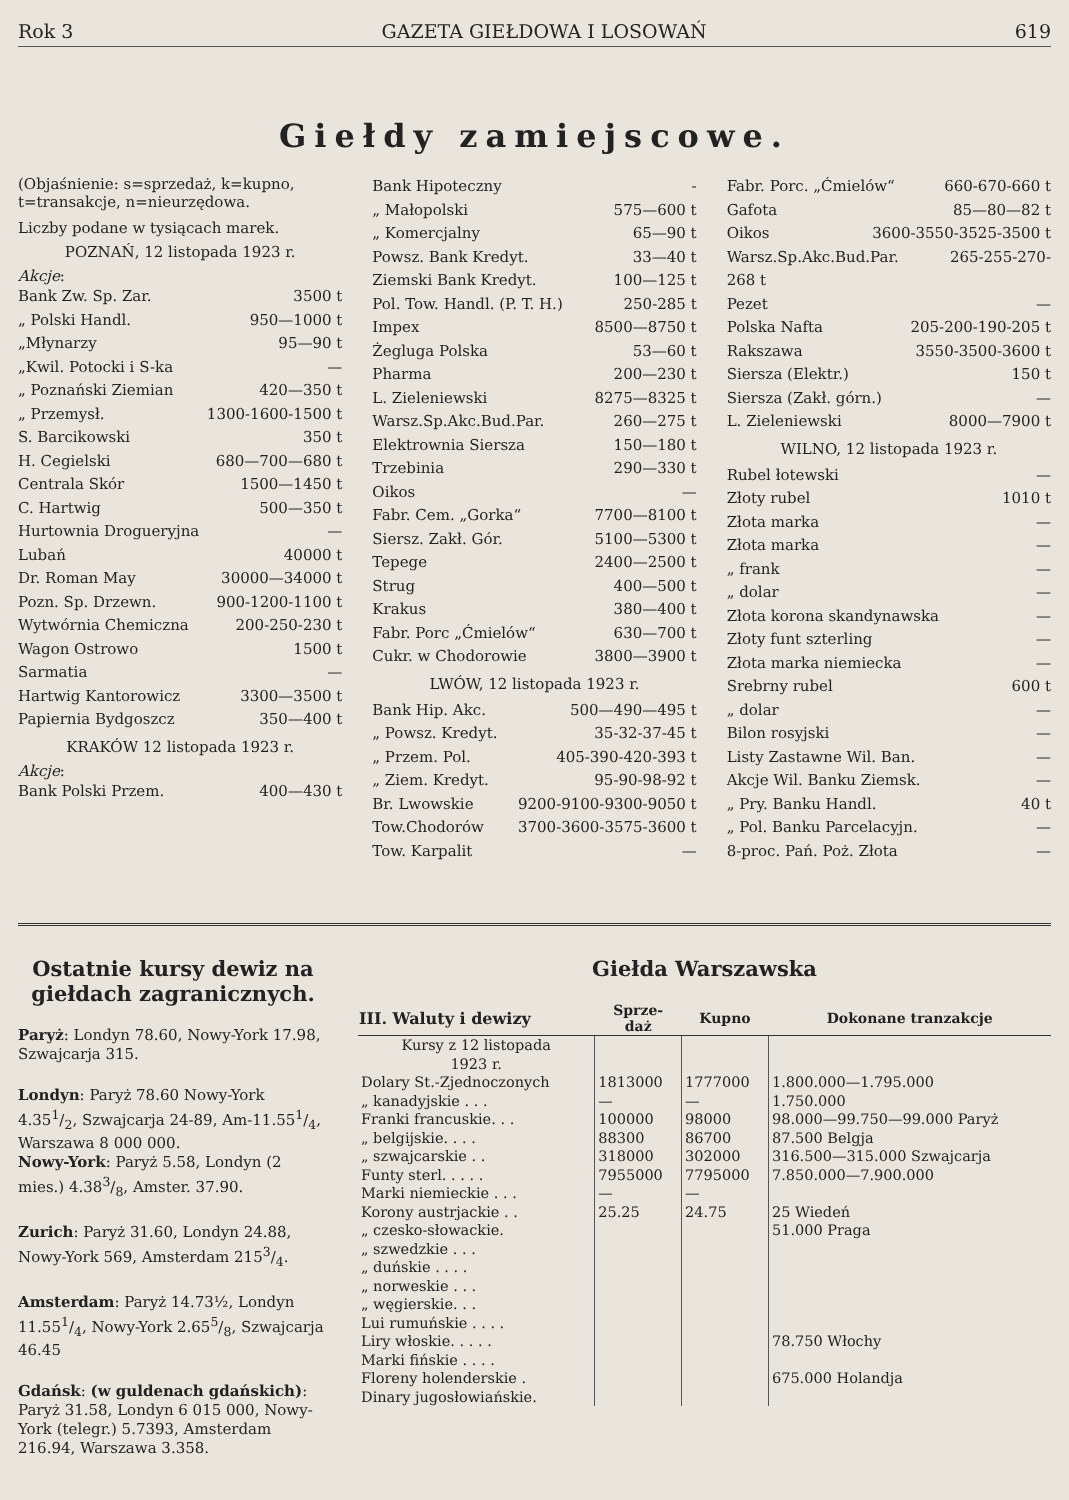Rok 3 GAZETA GIEŁDOWA I LOSOWAŃ 619
Giełdy zamiejscowe.
(Objaśnienie: s=sprzedaż, k=kupno, t=transakcje, n=nieurzędowa.
Liczby podane w tysiącach marek.
POZNAŃ, 12 listopada 1923 r.
Akcje:
Bank Zw. Sp. Zar. 3500 t
„ Polski Handl. 950—1000 t
„Młynarzy 95—90 t
„Kwil. Potocki i S-ka —
„ Poznański Ziemian 420—350 t
„ Przemysł. 1300-1600-1500 t
S. Barcikowski 350 t
H. Cegielski 680—700—680 t
Centrala Skór 1500—1450 t
C. Hartwig 500—350 t
Hurtownia Drogueryjna —
Lubań 40000 t
Dr. Roman May 30000—34000 t
Pozn. Sp. Drzewn. 900-1200-1100 t
Wytwórnia Chemiczna 200-250-230 t
Wagon Ostrowo 1500 t
Sarmatia —
Hartwig Kantorowicz 3300—3500 t
Papiernia Bydgoszcz 350—400 t
KRAKÓW 12 listopada 1923 r.
Akcje:
Bank Polski Przem. 400—430 t
Bank Hipoteczny -
„ Małopolski 575—600 t
„ Komercjalny 65—90 t
Powsz. Bank Kredyt. 33—40 t
Ziemski Bank Kredyt. 100—125 t
Pol. Tow. Handl. (P. T. H.) 250-285 t
Impex 8500—8750 t
Żegluga Polska 53—60 t
Pharma 200—230 t
L. Zieleniewski 8275—8325 t
Warsz.Sp.Akc.Bud.Par. 260—275 t
Elektrownia Siersza 150—180 t
Trzebinia 290—330 t
Oikos —
Fabr. Cem. „Gorka“7700—8100 t
Siersz. Zakł. Gór. 5100—5300 t
Tepege 2400—2500 t
Strug 400—500 t
Krakus 380—400 t
Fabr. Porc „Ćmielów“630—700 t
Cukr. w Chodorowie 3800—3900 t
LWÓW, 12 listopada 1923 r.
Bank Hip. Akc. 500—490—495 t
„ Powsz. Kredyt. 35-32-37-45 t
„ Przem. Pol. 405-390-420-393 t
„ Ziem. Kredyt. 95-90-98-92 t
Br. Lwowskie 9200-9100-9300-9050 t
Tow.Chodorów 3700-3600-3575-3600 t
Tow. Karpalit —
Fabr. Porc. „Ćmielów“660-670-660 t
Gafota 85—80—82 t
Oikos 3600-3550-3525-3500 t
Warsz.Sp.Akc.Bud.Par. 265-255-270-
268 t
Pezet —
Polska Nafta 205-200-190-205 t
Rakszawa 3550-3500-3600 t
Siersza (Elektr.) 150 t
Siersza (Zakł. górn.) —
L. Zieleniewski 8000—7900 t
WILNO, 12 listopada 1923 r.
Rubel łotewski —
Złoty rubel 1010 t
Złota marka —
Złota marka —
„ frank —
„ dolar —
Złota korona skandynawska —
Złoty funt szterling —
Złota marka niemiecka —
Srebrny rubel 600 t
„ dolar —
Bilon rosyjski —
Listy Zastawne Wil. Ban. —
Akcje Wil. Banku Ziemsk. —
„ Pry. Banku Handl. 40 t
„ Pol. Banku Parcelacyjn. —
8-proc. Pań. Poż. Złota —
Ostatnie kursy dewiz na giełdach zagranicznych.
Paryż: Londyn 78.60, Nowy-York 17.98, Szwajcarja 315.
Londyn: Paryż 78.60 Nowy-York 4.351/2, Szwajcarja 24-89, Am-11.551/4, Warszawa 8 000 000.
Nowy-York: Paryż 5.58, Londyn (2 mies.) 4.383/8, Amster. 37.90.
Zurich: Paryż 31.60, Londyn 24.88, Nowy-York 569, Amsterdam 2153/4.
Amsterdam: Paryż 14.73½, Londyn 11.551/4, Nowy-York 2.655/8, Szwajcarja 46.45
Gdańsk: (w guldenach gdańskich): Paryż 31.58, Londyn 6 015 000, Nowy-York (telegr.) 5.7393, Amsterdam 216.94, Warszawa 3.358.
Giełda Warszawska
| III. Waluty i dewizy | Sprze- daż | Kupno | Dokonane tranzakcje |
| --- | --- | --- | --- |
| Kursy z 12 listopada 1923 r. | | | |
| Dolary St.-Zjednoczonych | 1813000 | 1777000 | 1.800.000—1.795.000 |
| „ kanadyjskie . . . | — | — | 1.750.000 |
| Franki francuskie. . . | 100000 | 98000 | 98.000—99.750—99.000 Paryż |
| „ belgijskie. . . . | 88300 | 86700 | 87.500 Belgja |
| „ szwajcarskie . . | 318000 | 302000 | 316.500—315.000 Szwajcarja |
| Funty sterl. . . . . | 7955000 | 7795000 | 7.850.000—7.900.000 |
| Marki niemieckie . . . | — | — | |
| Korony austrjackie . . | 25.25 | 24.75 | 25 Wiedeń |
| „ czesko-słowackie. | | | 51.000 Praga |
| „ szwedzkie . . . | | | |
| „ duńskie . . . . | | | |
| „ norweskie . . . | | | |
| „ węgierskie. . . | | | |
| Lui rumuńskie . . . . | | | |
| Liry włoskie. . . . . | | | 78.750 Włochy |
| Marki fińskie . . . . | | | |
| Floreny holenderskie . | | | 675.000 Holandja |
| Dinary jugosłowiańskie. | | | |